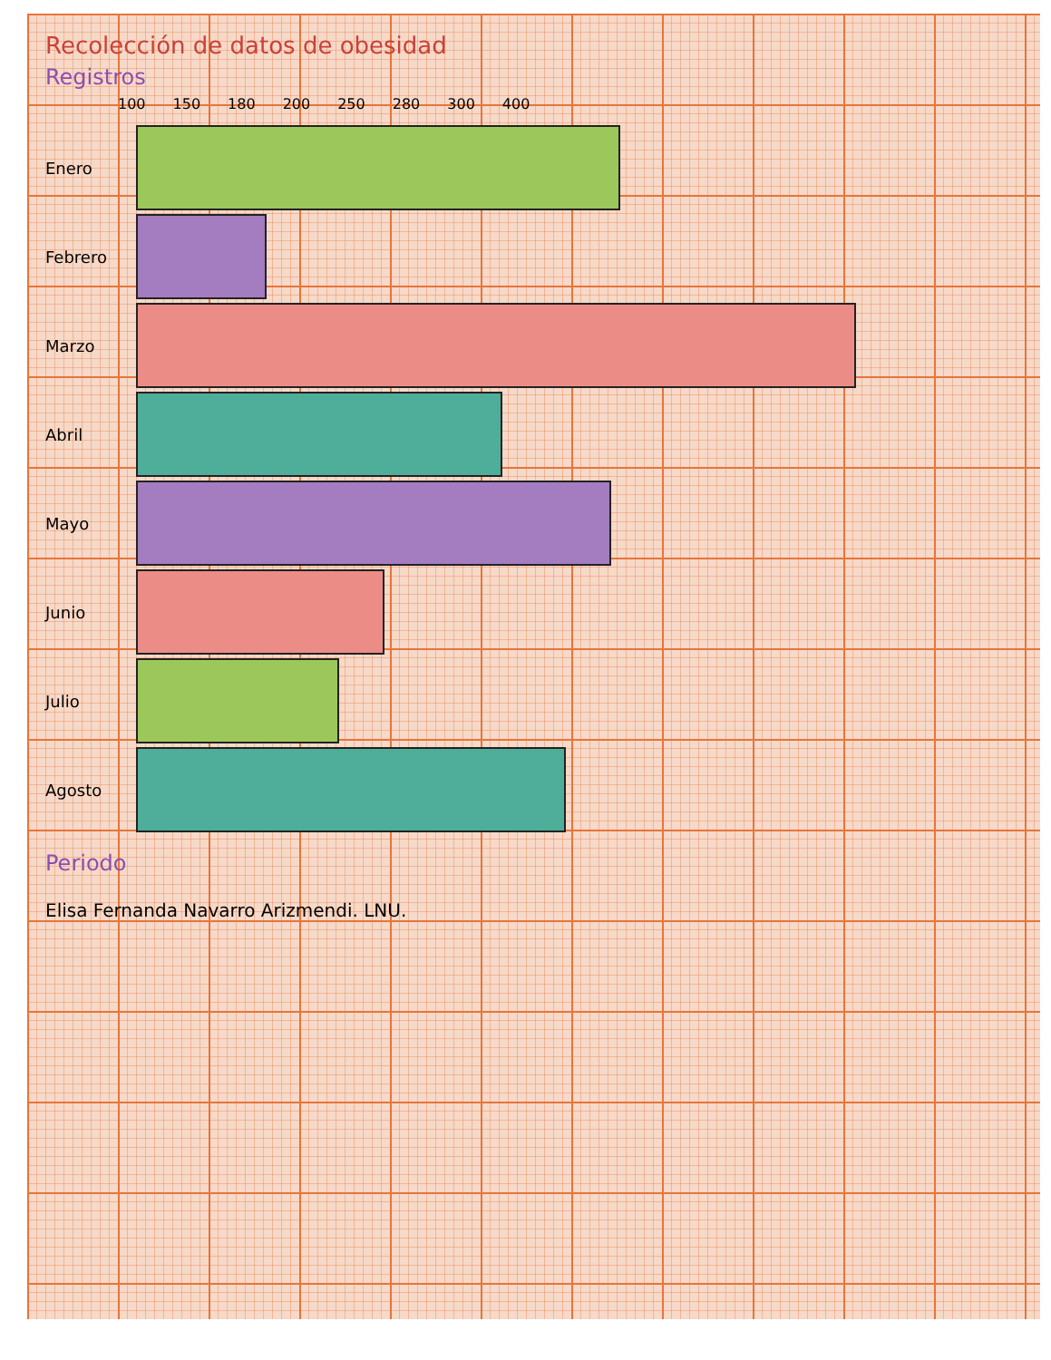Recolección de datos de obesidad
Registros
100 150 180 200 250 280 300 400
Enero
Febrero
Marzo
Abril
Mayo
Junio
Julio
Agosto
Periodo
Elisa Fernanda Navarro Arizmendi. LNU.